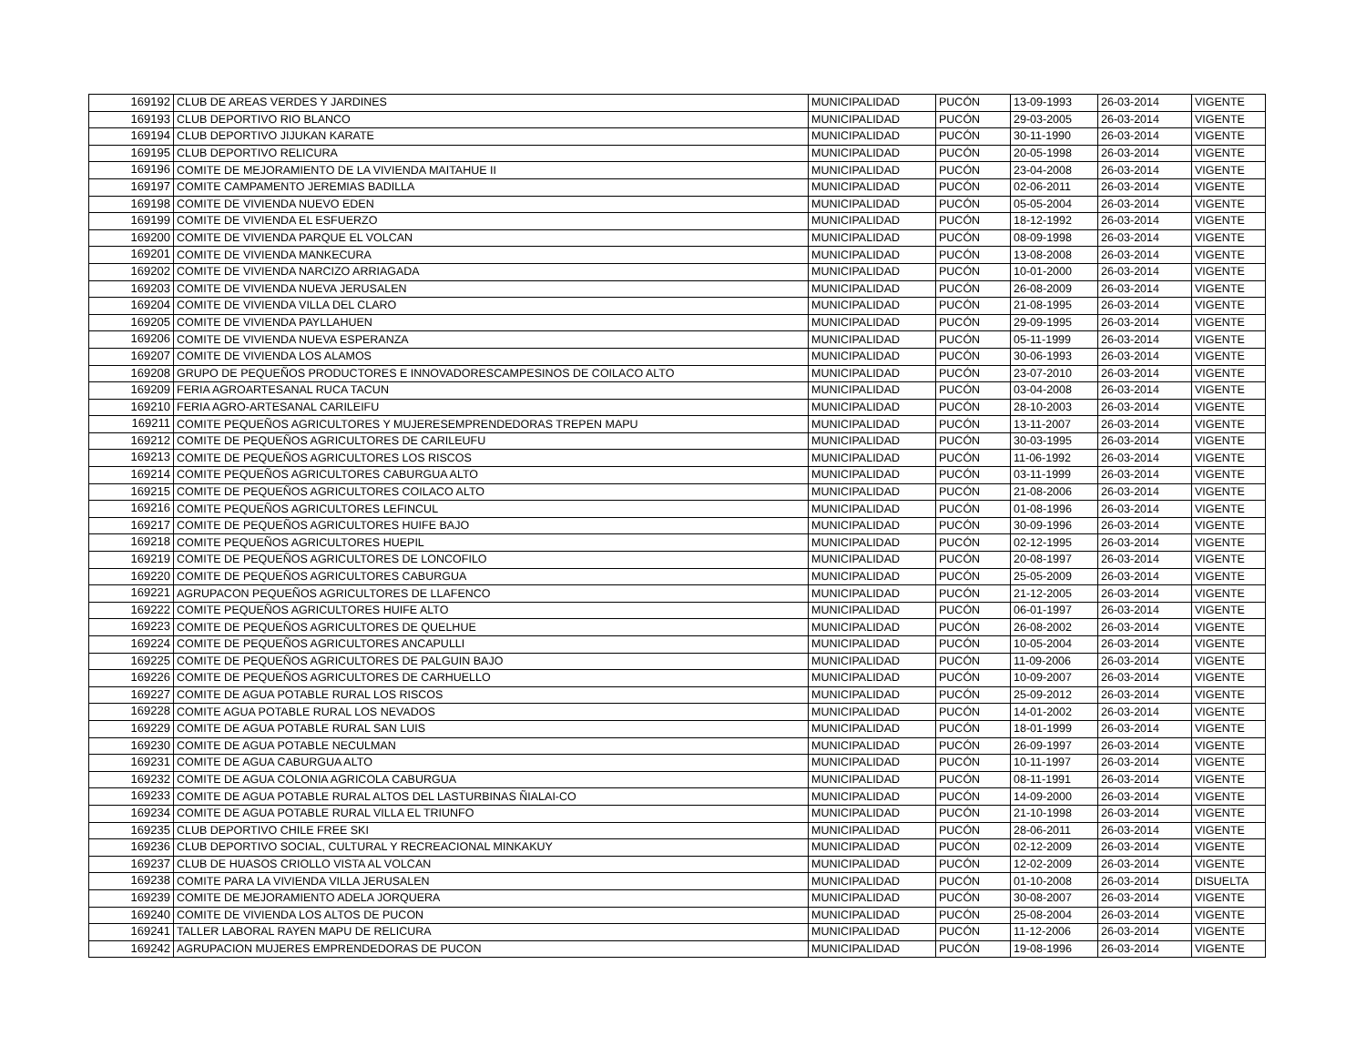| 169192 | CLUB DE AREAS VERDES Y JARDINES | MUNICIPALIDAD | PUCÓN | 13-09-1993 | 26-03-2014 | VIGENTE |
| 169193 | CLUB DEPORTIVO RIO BLANCO | MUNICIPALIDAD | PUCÓN | 29-03-2005 | 26-03-2014 | VIGENTE |
| 169194 | CLUB DEPORTIVO JIJUKAN KARATE | MUNICIPALIDAD | PUCÓN | 30-11-1990 | 26-03-2014 | VIGENTE |
| 169195 | CLUB DEPORTIVO RELICURA | MUNICIPALIDAD | PUCÓN | 20-05-1998 | 26-03-2014 | VIGENTE |
| 169196 | COMITE DE MEJORAMIENTO DE LA VIVIENDA MAITAHUE II | MUNICIPALIDAD | PUCÓN | 23-04-2008 | 26-03-2014 | VIGENTE |
| 169197 | COMITE CAMPAMENTO JEREMIAS BADILLA | MUNICIPALIDAD | PUCÓN | 02-06-2011 | 26-03-2014 | VIGENTE |
| 169198 | COMITE DE VIVIENDA NUEVO EDEN | MUNICIPALIDAD | PUCÓN | 05-05-2004 | 26-03-2014 | VIGENTE |
| 169199 | COMITE DE VIVIENDA EL ESFUERZO | MUNICIPALIDAD | PUCÓN | 18-12-1992 | 26-03-2014 | VIGENTE |
| 169200 | COMITE DE VIVIENDA PARQUE EL VOLCAN | MUNICIPALIDAD | PUCÓN | 08-09-1998 | 26-03-2014 | VIGENTE |
| 169201 | COMITE DE VIVIENDA MANKECURA | MUNICIPALIDAD | PUCÓN | 13-08-2008 | 26-03-2014 | VIGENTE |
| 169202 | COMITE DE VIVIENDA NARCIZO ARRIAGADA | MUNICIPALIDAD | PUCÓN | 10-01-2000 | 26-03-2014 | VIGENTE |
| 169203 | COMITE DE VIVIENDA NUEVA JERUSALEN | MUNICIPALIDAD | PUCÓN | 26-08-2009 | 26-03-2014 | VIGENTE |
| 169204 | COMITE DE VIVIENDA VILLA DEL CLARO | MUNICIPALIDAD | PUCÓN | 21-08-1995 | 26-03-2014 | VIGENTE |
| 169205 | COMITE DE VIVIENDA PAYLLAHUEN | MUNICIPALIDAD | PUCÓN | 29-09-1995 | 26-03-2014 | VIGENTE |
| 169206 | COMITE DE VIVIENDA NUEVA ESPERANZA | MUNICIPALIDAD | PUCÓN | 05-11-1999 | 26-03-2014 | VIGENTE |
| 169207 | COMITE DE VIVIENDA LOS ALAMOS | MUNICIPALIDAD | PUCÓN | 30-06-1993 | 26-03-2014 | VIGENTE |
| 169208 | GRUPO DE PEQUEÑOS PRODUCTORES E INNOVADORESCAMPESINOS DE COILACO ALTO | MUNICIPALIDAD | PUCÓN | 23-07-2010 | 26-03-2014 | VIGENTE |
| 169209 | FERIA AGROARTESANAL RUCA TACUN | MUNICIPALIDAD | PUCÓN | 03-04-2008 | 26-03-2014 | VIGENTE |
| 169210 | FERIA AGRO-ARTESANAL CARILEIFU | MUNICIPALIDAD | PUCÓN | 28-10-2003 | 26-03-2014 | VIGENTE |
| 169211 | COMITE PEQUEÑOS AGRICULTORES Y MUJERESEMPRENDEDORAS TREPEN MAPU | MUNICIPALIDAD | PUCÓN | 13-11-2007 | 26-03-2014 | VIGENTE |
| 169212 | COMITE DE PEQUEÑOS AGRICULTORES DE CARILEUFU | MUNICIPALIDAD | PUCÓN | 30-03-1995 | 26-03-2014 | VIGENTE |
| 169213 | COMITE DE PEQUEÑOS AGRICULTORES LOS RISCOS | MUNICIPALIDAD | PUCÓN | 11-06-1992 | 26-03-2014 | VIGENTE |
| 169214 | COMITE PEQUEÑOS AGRICULTORES CABURGUA ALTO | MUNICIPALIDAD | PUCÓN | 03-11-1999 | 26-03-2014 | VIGENTE |
| 169215 | COMITE DE PEQUEÑOS AGRICULTORES COILACO ALTO | MUNICIPALIDAD | PUCÓN | 21-08-2006 | 26-03-2014 | VIGENTE |
| 169216 | COMITE PEQUEÑOS AGRICULTORES LEFINCUL | MUNICIPALIDAD | PUCÓN | 01-08-1996 | 26-03-2014 | VIGENTE |
| 169217 | COMITE DE PEQUEÑOS AGRICULTORES HUIFE BAJO | MUNICIPALIDAD | PUCÓN | 30-09-1996 | 26-03-2014 | VIGENTE |
| 169218 | COMITE PEQUEÑOS AGRICULTORES HUEPIL | MUNICIPALIDAD | PUCÓN | 02-12-1995 | 26-03-2014 | VIGENTE |
| 169219 | COMITE DE PEQUEÑOS AGRICULTORES DE LONCOFILO | MUNICIPALIDAD | PUCÓN | 20-08-1997 | 26-03-2014 | VIGENTE |
| 169220 | COMITE DE PEQUEÑOS AGRICULTORES CABURGUA | MUNICIPALIDAD | PUCÓN | 25-05-2009 | 26-03-2014 | VIGENTE |
| 169221 | AGRUPACON PEQUEÑOS AGRICULTORES DE LLAFENCO | MUNICIPALIDAD | PUCÓN | 21-12-2005 | 26-03-2014 | VIGENTE |
| 169222 | COMITE PEQUEÑOS AGRICULTORES HUIFE ALTO | MUNICIPALIDAD | PUCÓN | 06-01-1997 | 26-03-2014 | VIGENTE |
| 169223 | COMITE DE PEQUEÑOS AGRICULTORES DE QUELHUE | MUNICIPALIDAD | PUCÓN | 26-08-2002 | 26-03-2014 | VIGENTE |
| 169224 | COMITE DE PEQUEÑOS AGRICULTORES ANCAPULLI | MUNICIPALIDAD | PUCÓN | 10-05-2004 | 26-03-2014 | VIGENTE |
| 169225 | COMITE DE PEQUEÑOS AGRICULTORES DE PALGUIN BAJO | MUNICIPALIDAD | PUCÓN | 11-09-2006 | 26-03-2014 | VIGENTE |
| 169226 | COMITE DE PEQUEÑOS AGRICULTORES DE CARHUELLO | MUNICIPALIDAD | PUCÓN | 10-09-2007 | 26-03-2014 | VIGENTE |
| 169227 | COMITE DE AGUA POTABLE RURAL LOS RISCOS | MUNICIPALIDAD | PUCÓN | 25-09-2012 | 26-03-2014 | VIGENTE |
| 169228 | COMITE AGUA POTABLE RURAL LOS NEVADOS | MUNICIPALIDAD | PUCÓN | 14-01-2002 | 26-03-2014 | VIGENTE |
| 169229 | COMITE DE AGUA POTABLE RURAL SAN LUIS | MUNICIPALIDAD | PUCÓN | 18-01-1999 | 26-03-2014 | VIGENTE |
| 169230 | COMITE DE AGUA POTABLE NECULMAN | MUNICIPALIDAD | PUCÓN | 26-09-1997 | 26-03-2014 | VIGENTE |
| 169231 | COMITE DE AGUA CABURGUA ALTO | MUNICIPALIDAD | PUCÓN | 10-11-1997 | 26-03-2014 | VIGENTE |
| 169232 | COMITE DE AGUA COLONIA AGRICOLA CABURGUA | MUNICIPALIDAD | PUCÓN | 08-11-1991 | 26-03-2014 | VIGENTE |
| 169233 | COMITE DE AGUA POTABLE RURAL ALTOS DEL LASTURBINAS ÑIALAI-CO | MUNICIPALIDAD | PUCÓN | 14-09-2000 | 26-03-2014 | VIGENTE |
| 169234 | COMITE DE AGUA POTABLE RURAL VILLA EL TRIUNFO | MUNICIPALIDAD | PUCÓN | 21-10-1998 | 26-03-2014 | VIGENTE |
| 169235 | CLUB DEPORTIVO CHILE FREE SKI | MUNICIPALIDAD | PUCÓN | 28-06-2011 | 26-03-2014 | VIGENTE |
| 169236 | CLUB DEPORTIVO SOCIAL, CULTURAL Y RECREACIONAL MINKAKUY | MUNICIPALIDAD | PUCÓN | 02-12-2009 | 26-03-2014 | VIGENTE |
| 169237 | CLUB DE HUASOS CRIOLLO VISTA AL VOLCAN | MUNICIPALIDAD | PUCÓN | 12-02-2009 | 26-03-2014 | VIGENTE |
| 169238 | COMITE PARA LA VIVIENDA VILLA JERUSALEN | MUNICIPALIDAD | PUCÓN | 01-10-2008 | 26-03-2014 | DISUELTA |
| 169239 | COMITE DE MEJORAMIENTO ADELA JORQUERA | MUNICIPALIDAD | PUCÓN | 30-08-2007 | 26-03-2014 | VIGENTE |
| 169240 | COMITE DE VIVIENDA LOS ALTOS DE PUCON | MUNICIPALIDAD | PUCÓN | 25-08-2004 | 26-03-2014 | VIGENTE |
| 169241 | TALLER LABORAL RAYEN MAPU DE RELICURA | MUNICIPALIDAD | PUCÓN | 11-12-2006 | 26-03-2014 | VIGENTE |
| 169242 | AGRUPACION MUJERES EMPRENDEDORAS DE PUCON | MUNICIPALIDAD | PUCÓN | 19-08-1996 | 26-03-2014 | VIGENTE |